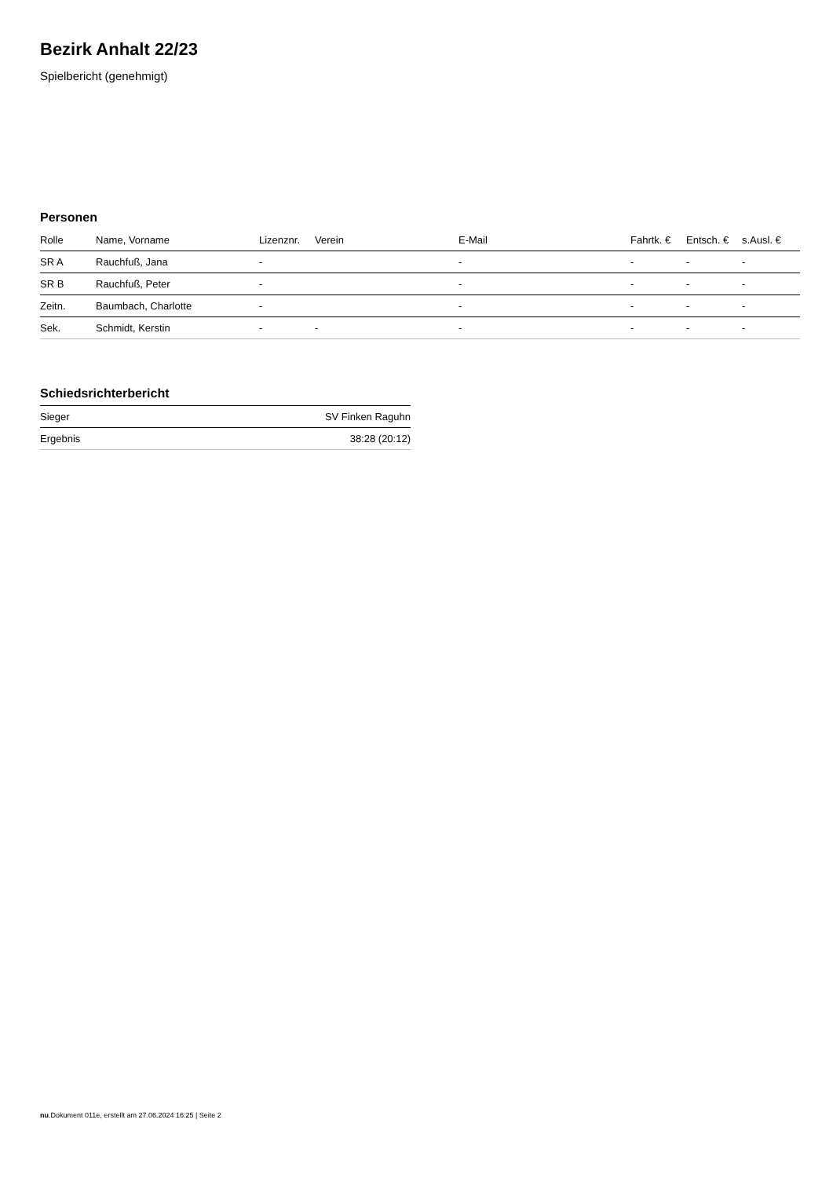Bezirk Anhalt 22/23
Spielbericht (genehmigt)
Personen
| Rolle | Name, Vorname | Lizenznr. | Verein | E-Mail | Fahrtk. € | Entsch. € | s.Ausl. € |
| --- | --- | --- | --- | --- | --- | --- | --- |
| SR A | Rauchfuß, Jana | - | | - | - | - | - |
| SR B | Rauchfuß, Peter | - | | - | - | - | - |
| Zeitn. | Baumbach, Charlotte | - | | - | - | - | - |
| Sek. | Schmidt, Kerstin | - | - | - | - | - | - |
Schiedsrichterbericht
| Sieger | SV Finken Raguhn |
| Ergebnis | 38:28 (20:12) |
nu.Dokument 011e, erstellt am 27.06.2024 16:25 | Seite 2